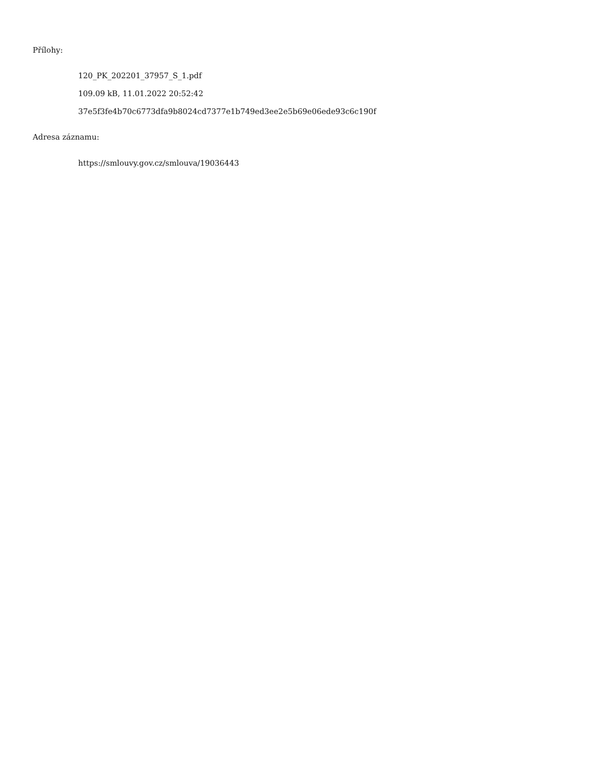Přílohy:
120_PK_202201_37957_S_1.pdf
109.09 kB, 11.01.2022 20:52:42
37e5f3fe4b70c6773dfa9b8024cd7377e1b749ed3ee2e5b69e06ede93c6c190f
Adresa záznamu:
https://smlouvy.gov.cz/smlouva/19036443